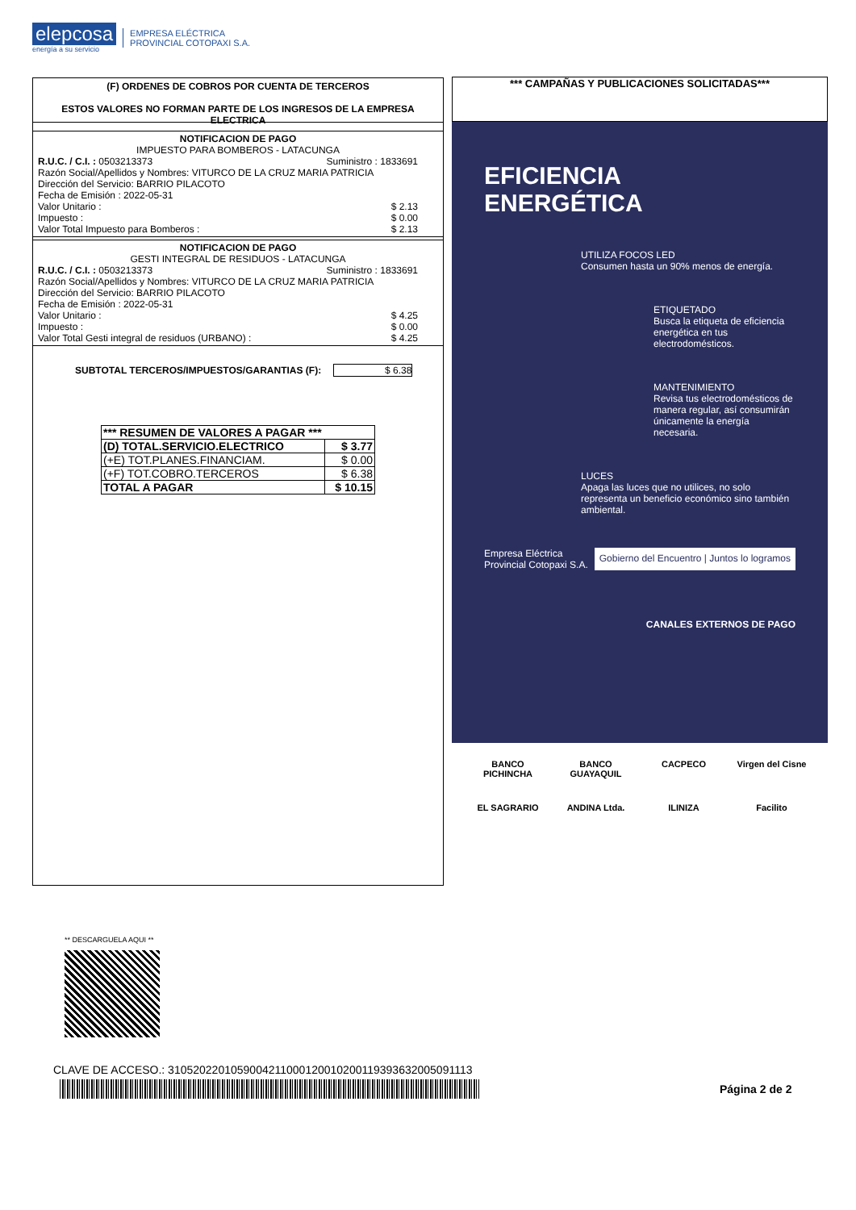elepcosa
energía a su servicio
EMPRESA ELÉCTRICA
PROVINCIAL COTOPAXI S.A.
(F) ORDENES DE COBROS POR CUENTA DE TERCEROS
ESTOS VALORES NO FORMAN PARTE DE LOS INGRESOS DE LA EMPRESA ELECTRICA
NOTIFICACION DE PAGO
IMPUESTO PARA BOMBEROS - LATACUNGA
R.U.C. / C.I. : 0503213373 Suministro : 1833691
Razón Social/Apellidos y Nombres: VITURCO DE LA CRUZ MARIA PATRICIA
Dirección del Servicio: BARRIO PILACOTO
Fecha de Emisión : 2022-05-31
Valor Unitario : $ 2.13
Impuesto : $ 0.00
Valor Total Impuesto para Bomberos : $ 2.13
NOTIFICACION DE PAGO
GESTI INTEGRAL DE RESIDUOS - LATACUNGA
R.U.C. / C.I. : 0503213373 Suministro : 1833691
Razón Social/Apellidos y Nombres: VITURCO DE LA CRUZ MARIA PATRICIA
Dirección del Servicio: BARRIO PILACOTO
Fecha de Emisión : 2022-05-31
Valor Unitario : $ 4.25
Impuesto : $ 0.00
Valor Total Gesti integral de residuos (URBANO) : $ 4.25
SUBTOTAL TERCEROS/IMPUESTOS/GARANTIAS (F): $ 6.38
| *** RESUMEN DE VALORES A PAGAR *** | |
| --- | --- |
| (D) TOTAL.SERVICIO.ELECTRICO | $ 3.77 |
| (+E) TOT.PLANES.FINANCIAM. | $ 0.00 |
| (+F) TOT.COBRO.TERCEROS | $ 6.38 |
| TOTAL A PAGAR | $ 10.15 |
*** CAMPAÑAS Y PUBLICACIONES SOLICITADAS***
EFICIENCIA
ENERGÉTICA
UTILIZA FOCOS LED
Consumen hasta un 90% menos de energía.
ETIQUETADO
Busca la etiqueta de eficiencia energética en tus electrodomésticos.
MANTENIMIENTO
Revisa tus electrodomésticos de manera regular, así consumirán únicamente la energía necesaria.
LUCES
Apaga las luces que no utilices, no solo representa un beneficio económico sino también ambiental.
Empresa Eléctrica
Provincial Cotopaxi S.A. Gobierno del Encuentro | Juntos lo logramos
CANALES EXTERNOS DE PAGO
BANCO PICHINCHA BANCO GUAYAQUIL CACPECO Virgen del Cisne EL SAGRARIO ANDINA Ltda. ILINIZA Facilito
** DESCARGUELA AQUI **
CLAVE DE ACCESO.: 3105202201059004211000120010200119393632005091113
Página 2 de 2